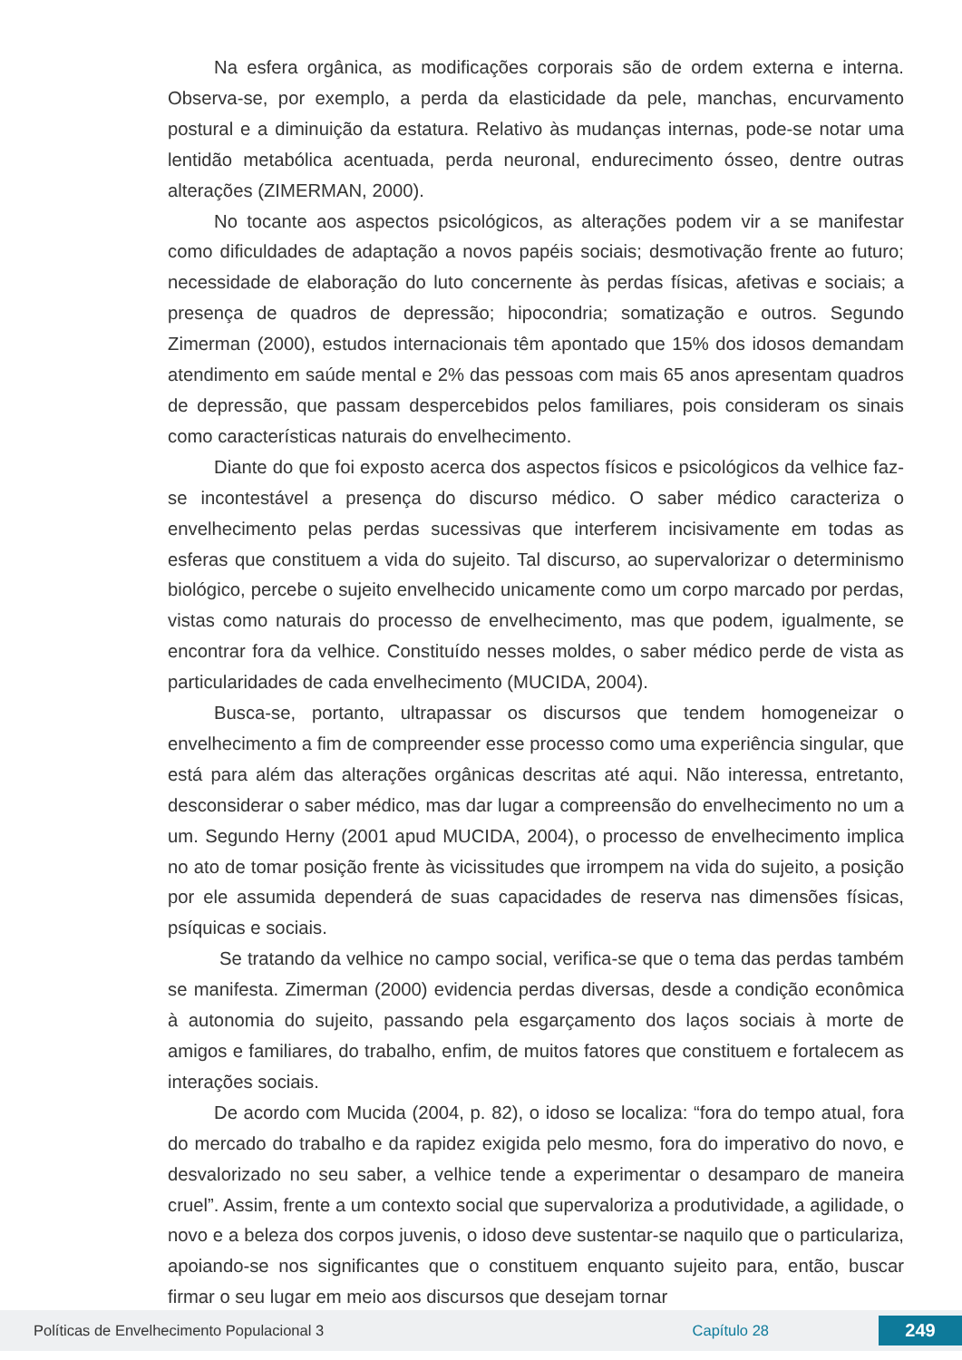Na esfera orgânica, as modificações corporais são de ordem externa e interna. Observa-se, por exemplo, a perda da elasticidade da pele, manchas, encurvamento postural e a diminuição da estatura. Relativo às mudanças internas, pode-se notar uma lentidão metabólica acentuada, perda neuronal, endurecimento ósseo, dentre outras alterações (ZIMERMAN, 2000).
No tocante aos aspectos psicológicos, as alterações podem vir a se manifestar como dificuldades de adaptação a novos papéis sociais; desmotivação frente ao futuro; necessidade de elaboração do luto concernente às perdas físicas, afetivas e sociais; a presença de quadros de depressão; hipocondria; somatização e outros. Segundo Zimerman (2000), estudos internacionais têm apontado que 15% dos idosos demandam atendimento em saúde mental e 2% das pessoas com mais 65 anos apresentam quadros de depressão, que passam despercebidos pelos familiares, pois consideram os sinais como características naturais do envelhecimento.
Diante do que foi exposto acerca dos aspectos físicos e psicológicos da velhice faz-se incontestável a presença do discurso médico. O saber médico caracteriza o envelhecimento pelas perdas sucessivas que interferem incisivamente em todas as esferas que constituem a vida do sujeito. Tal discurso, ao supervalorizar o determinismo biológico, percebe o sujeito envelhecido unicamente como um corpo marcado por perdas, vistas como naturais do processo de envelhecimento, mas que podem, igualmente, se encontrar fora da velhice. Constituído nesses moldes, o saber médico perde de vista as particularidades de cada envelhecimento (MUCIDA, 2004).
Busca-se, portanto, ultrapassar os discursos que tendem homogeneizar o envelhecimento a fim de compreender esse processo como uma experiência singular, que está para além das alterações orgânicas descritas até aqui. Não interessa, entretanto, desconsiderar o saber médico, mas dar lugar a compreensão do envelhecimento no um a um. Segundo Herny (2001 apud MUCIDA, 2004), o processo de envelhecimento implica no ato de tomar posição frente às vicissitudes que irrompem na vida do sujeito, a posição por ele assumida dependerá de suas capacidades de reserva nas dimensões físicas, psíquicas e sociais.
Se tratando da velhice no campo social, verifica-se que o tema das perdas também se manifesta. Zimerman (2000) evidencia perdas diversas, desde a condição econômica à autonomia do sujeito, passando pela esgarçamento dos laços sociais à morte de amigos e familiares, do trabalho, enfim, de muitos fatores que constituem e fortalecem as interações sociais.
De acordo com Mucida (2004, p. 82), o idoso se localiza: “fora do tempo atual, fora do mercado do trabalho e da rapidez exigida pelo mesmo, fora do imperativo do novo, e desvalorizado no seu saber, a velhice tende a experimentar o desamparo de maneira cruel”. Assim, frente a um contexto social que supervaloriza a produtividade, a agilidade, o novo e a beleza dos corpos juvenis, o idoso deve sustentar-se naquilo que o particulariza, apoiando-se nos significantes que o constituem enquanto sujeito para, então, buscar firmar o seu lugar em meio aos discursos que desejam tornar
Políticas de Envelhecimento Populacional 3 Capítulo 28 249